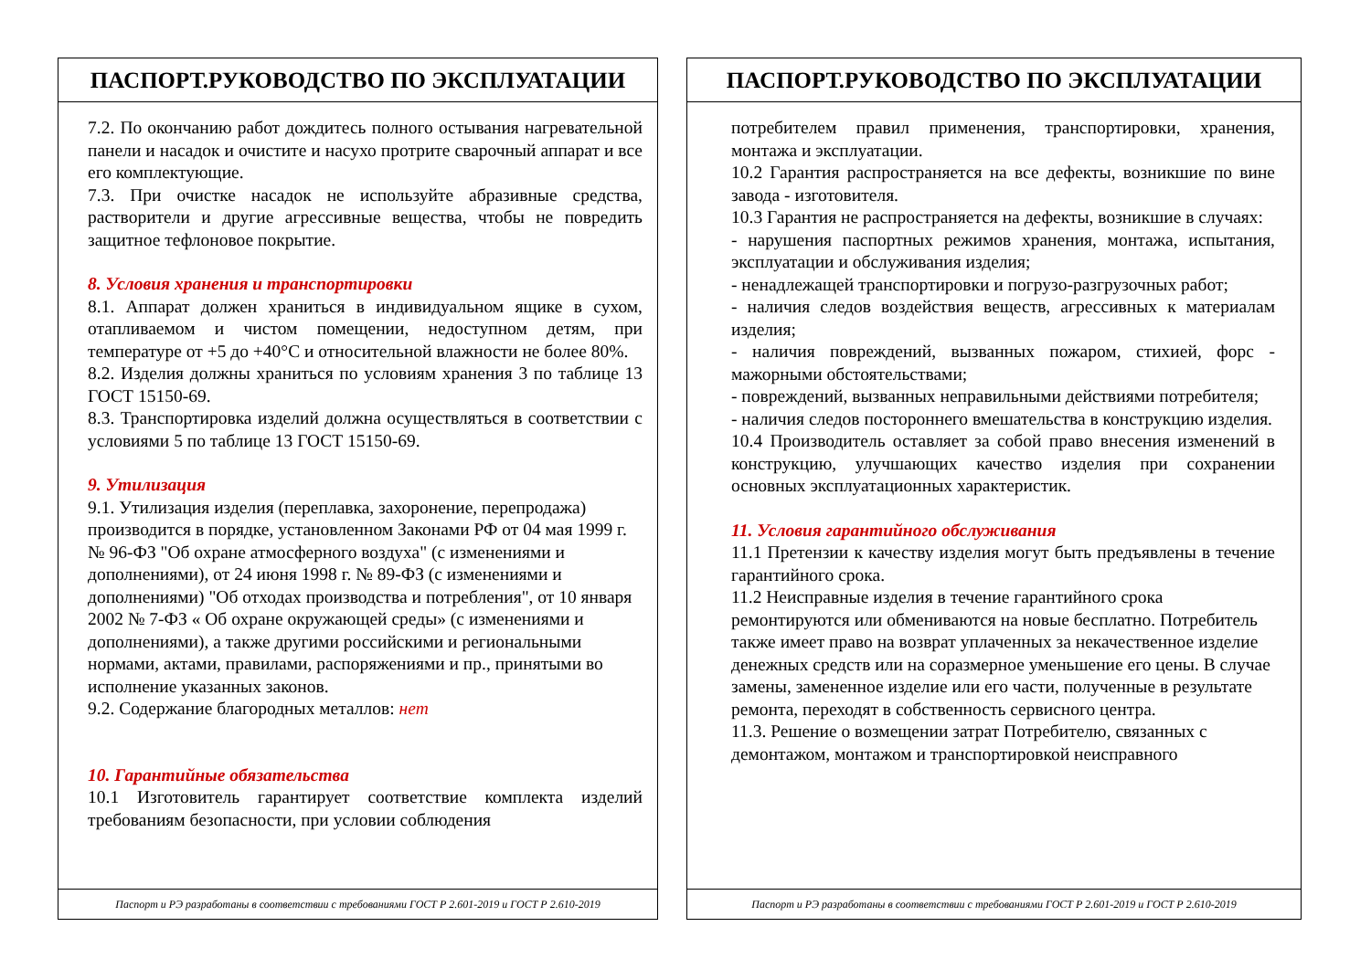ПАСПОРТ.РУКОВОДСТВО ПО ЭКСПЛУАТАЦИИ
7.2. По окончанию работ дождитесь полного остывания нагревательной панели и насадок и очистите и насухо протрите сварочный аппарат и все его комплектующие.
7.3. При очистке насадок не используйте абразивные средства, растворители и другие агрессивные вещества, чтобы не повредить защитное тефлоновое покрытие.
8. Условия хранения и транспортировки
8.1. Аппарат должен храниться в индивидуальном ящике в сухом, отапливаемом и чистом помещении, недоступном детям, при температуре от +5 до +40°С и относительной влажности не более 80%.
8.2. Изделия должны храниться по условиям хранения 3 по таблице 13 ГОСТ 15150-69.
8.3. Транспортировка изделий должна осуществляться в соответствии с условиями 5 по таблице 13 ГОСТ 15150-69.
9. Утилизация
9.1. Утилизация изделия (переплавка, захоронение, перепродажа) производится в порядке, установленном Законами РФ от 04 мая 1999 г. № 96-ФЗ "Об охране атмосферного воздуха" (с изменениями и дополнениями), от 24 июня 1998 г. № 89-ФЗ (с изменениями и дополнениями) "Об отходах производства и потребления", от 10 января 2002 № 7-ФЗ « Об охране окружающей среды» (с изменениями и дополнениями), а также другими российскими и региональными нормами, актами, правилами, распоряжениями и пр., принятыми во исполнение указанных законов.
9.2. Содержание благородных металлов: нет
10. Гарантийные обязательства
10.1 Изготовитель гарантирует соответствие комплекта изделий требованиям безопасности, при условии соблюдения
Паспорт и РЭ разработаны в соответствии с требованиями ГОСТ Р 2.601-2019 и ГОСТ Р 2.610-2019
ПАСПОРТ.РУКОВОДСТВО ПО ЭКСПЛУАТАЦИИ
потребителем правил применения, транспортировки, хранения, монтажа и эксплуатации.
10.2 Гарантия распространяется на все дефекты, возникшие по вине завода - изготовителя.
10.3 Гарантия не распространяется на дефекты, возникшие в случаях:
- нарушения паспортных режимов хранения, монтажа, испытания, эксплуатации и обслуживания изделия;
- ненадлежащей транспортировки и погрузо-разгрузочных работ;
- наличия следов воздействия веществ, агрессивных к материалам изделия;
- наличия повреждений, вызванных пожаром, стихией, форс - мажорными обстоятельствами;
- повреждений, вызванных неправильными действиями потребителя;
- наличия следов постороннего вмешательства в конструкцию изделия.
10.4 Производитель оставляет за собой право внесения изменений в конструкцию, улучшающих качество изделия при сохранении основных эксплуатационных характеристик.
11. Условия гарантийного обслуживания
11.1 Претензии к качеству изделия могут быть предъявлены в течение гарантийного срока.
11.2 Неисправные изделия в течение гарантийного срока ремонтируются или обмениваются на новые бесплатно. Потребитель также имеет право на возврат уплаченных за некачественное изделие денежных средств или на соразмерное уменьшение его цены. В случае замены, замененное изделие или его части, полученные в результате ремонта, переходят в собственность сервисного центра.
11.3. Решение о возмещении затрат Потребителю, связанных с демонтажом, монтажом и транспортировкой неисправного
Паспорт и РЭ разработаны в соответствии с требованиями ГОСТ Р 2.601-2019 и ГОСТ Р 2.610-2019